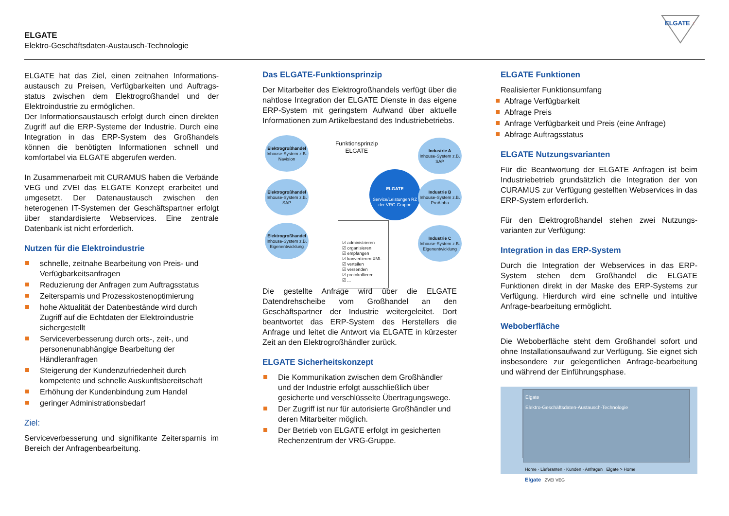ELGATE
Elektro-Geschäftsdaten-Austausch-Technologie
ELGATE
:
ELGATE hat das Ziel, einen zeitnahen Informations-austausch zu Preisen, Verfügbarkeiten und Auftrags-status zwischen dem Elektrogroßhandel und der Elektroindustrie zu ermöglichen.
Der Informationsaustausch erfolgt durch einen direkten Zugriff auf die ERP-Systeme der Industrie. Durch eine Integration in das ERP-System des Großhandels können die benötigten Informationen schnell und komfortabel via ELGATE abgerufen werden.
In Zusammenarbeit mit CURAMUS haben die Verbände VEG und ZVEI das ELGATE Konzept erarbeitet und umgesetzt. Der Datenaustausch zwischen den heterogenen IT-Systemen der Geschäftspartner erfolgt über standardisierte Webservices. Eine zentrale Datenbank ist nicht erforderlich.
Nutzen für die Elektroindustrie
schnelle, zeitnahe Bearbeitung von Preis- und Verfügbarkeitsanfragen
Reduzierung der Anfragen zum Auftragsstatus
Zeitersparnis und Prozesskostenoptimierung
hohe Aktualität der Datenbestände wird durch Zugriff auf die Echtdaten der Elektroindustrie sichergestellt
Serviceverbesserung durch orts-, zeit-, und personenunabhängige Bearbeitung der Händleranfragen
Steigerung der Kundenzufriedenheit durch kompetente und schnelle Auskunftsbereitschaft
Erhöhung der Kundenbindung zum Handel
geringer Administrationsbedarf
Ziel:
Serviceverbesserung und signifikante Zeitersparnis im Bereich der Anfragenbearbeitung.
Das ELGATE-Funktionsprinzip
Der Mitarbeiter des Elektrogroßhandels verfügt über die nahtlose Integration der ELGATE Dienste in das eigene ERP-System mit geringstem Aufwand über aktuelle Informationen zum Artikelbestand des Industriebetriebs.
Funktionsprinzip
ELGATE
Elektrogroßhandel
Inhouse-System z.B. Navision
Elektrogroßhandel
Inhouse-System z.B. SAP
Elektrogroßhandel
Inhouse-System z.B. Eigenentwicklung
ELGATE
Service/Leistungen RZ der VRG-Gruppe
☑ administrieren
☑ organisieren
☑ empfangen
☑ konvertieren XML
☑ verteilen
☑ versenden
☑ protokollieren
☑ ...
Industrie A
Inhouse-System z.B. SAP
Industrie B
Inhouse-System z.B. ProAlpha
Industrie C
Inhouse-System z.B. Eigenentwicklung
Die gestellte Anfrage wird über die ELGATE Datendrehscheibe vom Großhandel an den Geschäftspartner der Industrie weitergeleitet. Dort beantwortet das ERP-System des Herstellers die Anfrage und leitet die Antwort via ELGATE in kürzester Zeit an den Elektrogroßhändler zurück.
ELGATE Sicherheitskonzept
Die Kommunikation zwischen dem Großhändler und der Industrie erfolgt ausschließlich über gesicherte und verschlüsselte Übertragungswege.
Der Zugriff ist nur für autorisierte Großhändler und deren Mitarbeiter möglich.
Der Betrieb von ELGATE erfolgt im gesicherten Rechenzentrum der VRG-Gruppe.
ELGATE Funktionen
Realisierter Funktionsumfang
Abfrage Verfügbarkeit
Abfrage Preis
Anfrage Verfügbarkeit und Preis (eine Anfrage)
Abfrage Auftragsstatus
ELGATE Nutzungsvarianten
Für die Beantwortung der ELGATE Anfragen ist beim Industriebetrieb grundsätzlich die Integration der von CURAMUS zur Verfügung gestellten Webservices in das ERP-System erforderlich.
Für den Elektrogroßhandel stehen zwei Nutzungs-varianten zur Verfügung:
Integration in das ERP-System
Durch die Integration der Webservices in das ERP-System stehen dem Großhandel die ELGATE Funktionen direkt in der Maske des ERP-Systems zur Verfügung. Hierdurch wird eine schnelle und intuitive Anfrage-bearbeitung ermöglicht.
Weboberfläche
Die Weboberfläche steht dem Großhandel sofort und ohne Installationsaufwand zur Verfügung. Sie eignet sich insbesondere zur gelegentlichen Anfrage-bearbeitung und während der Einführungsphase.
Elgate
Elektro-Geschäftsdaten-Austausch-Technologie
Home · Lieferanten · Kunden · Anfragen Elgate > Home
Elgate ZVEI VEG